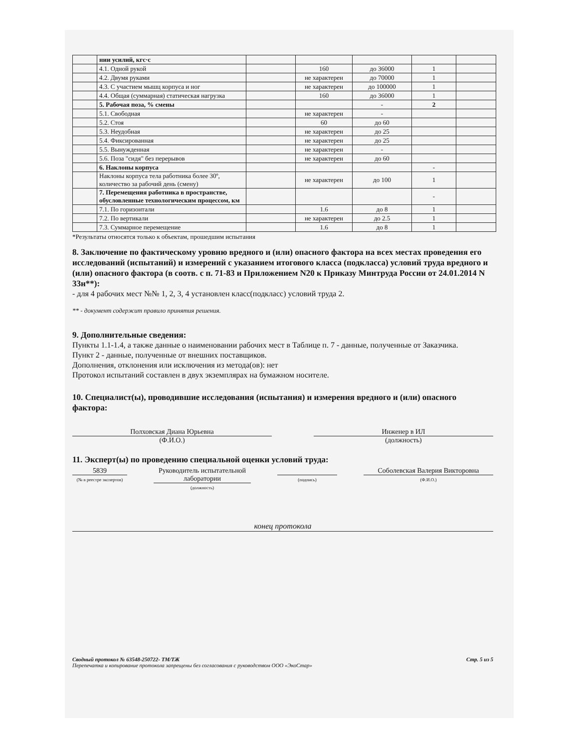| | нии усилий, кгс·с | | | | | |
| | 4.1. Одной рукой | | 160 | до 36000 | 1 | |
| | 4.2. Двумя руками | | не характерен | до 70000 | 1 | |
| | 4.3. С участием мышц корпуса и ног | | не характерен | до 100000 | 1 | |
| | 4.4. Общая (суммарная) статическая нагрузка | | 160 | до 36000 | 1 | |
| | 5. Рабочая поза, % смены | | | - | 2 | |
| | 5.1. Свободная | | не характерен | - | | |
| | 5.2. Стоя | | 60 | до 60 | | |
| | 5.3. Неудобная | | не характерен | до 25 | | |
| | 5.4. Фиксированная | | не характерен | до 25 | | |
| | 5.5. Вынужденная | | не характерен | - | | |
| | 5.6. Поза "сидя" без перерывов | | не характерен | до 60 | | |
| | 6. Наклоны корпуса | | | | - | |
| | Наклоны корпуса тела работника более 30º, количество за рабочий день (смену) | | не характерен | до 100 | 1 | |
| | 7. Перемещения работника в пространстве, обусловленные технологическим процессом, км | | | | - | |
| | 7.1. По горизонтали | | 1.6 | до 8 | 1 | |
| | 7.2. По вертикали | | не характерен | до 2.5 | 1 | |
| | 7.3. Суммарное перемещение | | 1.6 | до 8 | 1 | |
*Результаты относятся только к объектам, прошедшим испытания
8. Заключение по фактическому уровню вредного и (или) опасного фактора на всех местах проведения его исследований (испытаний) и измерений с указанием итогового класса (подкласса) условий труда вредного и (или) опасного фактора (в соотв. с п. 71-83 и Приложением N20 к Приказу Минтруда России от 24.01.2014 N 33н**):
- для 4 рабочих мест №№ 1, 2, 3, 4 установлен класс(подкласс) условий труда 2.
** - документ содержит правило принятия решения.
9. Дополнительные сведения:
Пункты 1.1-1.4, а также данные о наименовании рабочих мест в Таблице п. 7 - данные, полученные от Заказчика.
Пункт 2 - данные, полученные от внешних поставщиков.
Дополнения, отклонения или исключения из метода(ов): нет
Протокол испытаний составлен в двух экземплярах на бумажном носителе.
10. Специалист(ы), проводившие исследования (испытания) и измерения вредного и (или) опасного фактора:
Полховская Диана Юрьевна
(Ф.И.О.)
Инженер в ИЛ
(должность)
11. Эксперт(ы) по проведению специальной оценки условий труда:
5839
(№ в реестре экспертов)
Руководитель испытательной лаборатории
(должность)
(подпись)
Соболевская Валерия Викторовна
(Ф.И.О.)
конец протокола
Сводный протокол № 63548-250722- ТМ/ТЖ
Перепечатка и копирование протокола запрещены без согласования с руководством ООО «ЭкоСтар»
Стр. 5 из 5